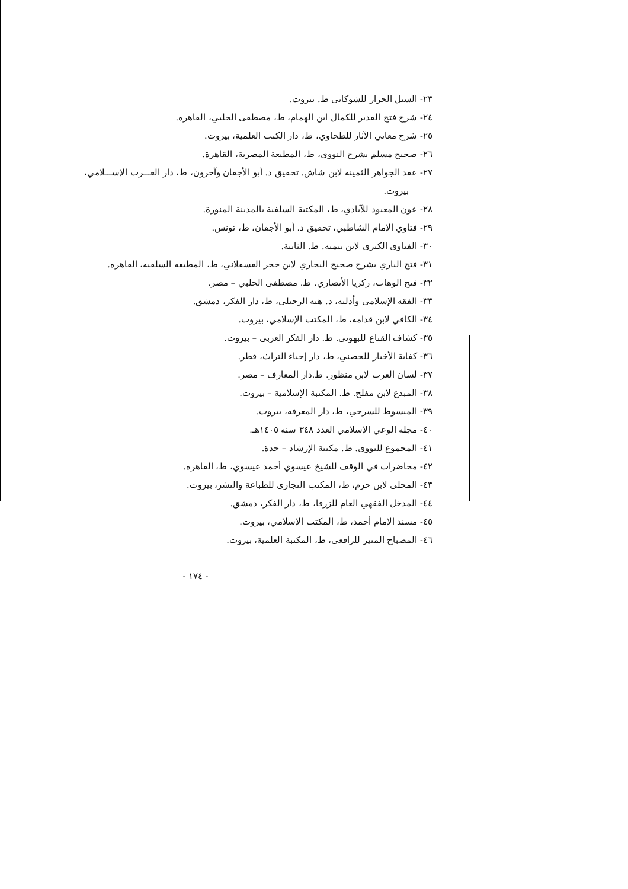٢٣- السيل الجرار للشوكاني ط. بيروت.
٢٤- شرح فتح القدير للكمال ابن الهمام، ط، مصطفى الحلبي، القاهرة.
٢٥- شرح معاني الآثار للطحاوي، ط، دار الكتب العلمية، بيروت.
٢٦- صحيح مسلم بشرح النووي، ط، المطبعة المصرية، القاهرة.
٢٧- عقد الجواهر الثمينة لابن شاش. تحقيق د. أبو الأجفان وآخرون، ط، دار الغـــرب الإســـلامي،
بيروت.
٢٨- عون المعبود للآبادي، ط، المكتبة السلفية بالمدينة المنورة.
٢٩- فتاوي الإمام الشاطبي، تحقيق د. أبو الأجفان، ط، تونس.
٣٠- الفتاوى الكبرى لابن تيميه. ط. الثانية.
٣١- فتح الباري بشرح صحيح البخاري لابن حجر العسقلاني، ط، المطبعة السلفية، القاهرة.
٣٢- فتح الوهاب، زكريا الأنصاري. ط. مصطفى الحلبي – مصر.
٣٣- الفقه الإسلامي وأدلته، د. هبه الزحيلي، ط، دار الفكر، دمشق.
٣٤- الكافي لابن قدامة، ط، المكتب الإسلامي، بيروت.
٣٥- كشاف القناع للبهوتي. ط. دار الفكر العربي – بيروت.
٣٦- كفاية الأخيار للحصني، ط، دار إحياء التراث، قطر.
٣٧- لسان العرب لابن منظور. ط.دار المعارف – مصر.
٣٨- المبدع لابن مفلح. ط. المكتبة الإسلامية – بيروت.
٣٩- المبسوط للسرخي، ط، دار المعرفة، بيروت.
٤٠- مجلة الوعي الإسلامي العدد ٣٤٨ سنة ١٤٠٥هـ.
٤١- المجموع للنووي. ط. مكتبة الإرشاد – جدة.
٤٢- محاضرات في الوقف للشيخ عيسوي أحمد عيسوي، ط، القاهرة.
٤٣- المحلي لابن حزم، ط، المكتب التجاري للطباعة والنشر، بيروت.
٤٤- المدخل الفقهي العام للزرقا، ط، دار الفكر، دمشق.
٤٥- مسند الإمام أحمد، ط، المكتب الإسلامي، بيروت.
٤٦- المصباح المنير للرافعي، ط، المكتبة العلمية، بيروت.
- ١٧٤ -